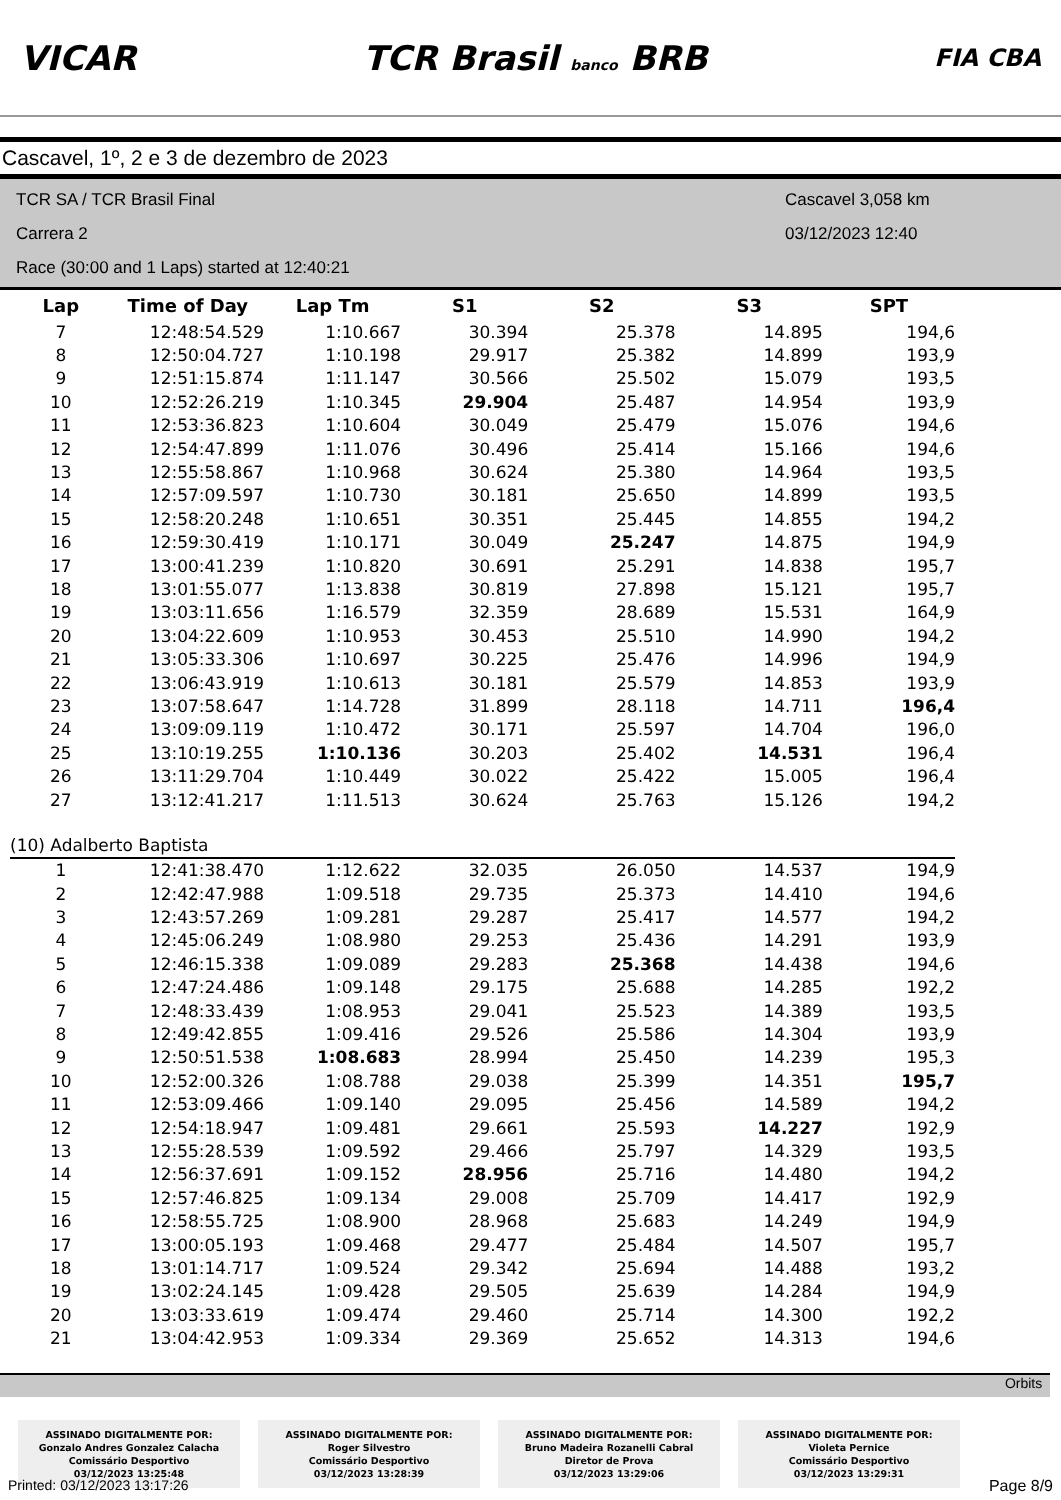VICAR TCR Brasil banco BRB FIA CBA
Cascavel, 1º, 2 e 3 de dezembro de 2023
TCR SA / TCR Brasil Final
Cascavel 3,058 km
Carrera 2
03/12/2023 12:40
Race (30:00 and 1 Laps) started at 12:40:21
| Lap | Time of Day | Lap Tm | S1 | S2 | S3 | SPT |
| --- | --- | --- | --- | --- | --- | --- |
| 7 | 12:48:54.529 | 1:10.667 | 30.394 | 25.378 | 14.895 | 194,6 |
| 8 | 12:50:04.727 | 1:10.198 | 29.917 | 25.382 | 14.899 | 193,9 |
| 9 | 12:51:15.874 | 1:11.147 | 30.566 | 25.502 | 15.079 | 193,5 |
| 10 | 12:52:26.219 | 1:10.345 | 29.904 | 25.487 | 14.954 | 193,9 |
| 11 | 12:53:36.823 | 1:10.604 | 30.049 | 25.479 | 15.076 | 194,6 |
| 12 | 12:54:47.899 | 1:11.076 | 30.496 | 25.414 | 15.166 | 194,6 |
| 13 | 12:55:58.867 | 1:10.968 | 30.624 | 25.380 | 14.964 | 193,5 |
| 14 | 12:57:09.597 | 1:10.730 | 30.181 | 25.650 | 14.899 | 193,5 |
| 15 | 12:58:20.248 | 1:10.651 | 30.351 | 25.445 | 14.855 | 194,2 |
| 16 | 12:59:30.419 | 1:10.171 | 30.049 | 25.247 | 14.875 | 194,9 |
| 17 | 13:00:41.239 | 1:10.820 | 30.691 | 25.291 | 14.838 | 195,7 |
| 18 | 13:01:55.077 | 1:13.838 | 30.819 | 27.898 | 15.121 | 195,7 |
| 19 | 13:03:11.656 | 1:16.579 | 32.359 | 28.689 | 15.531 | 164,9 |
| 20 | 13:04:22.609 | 1:10.953 | 30.453 | 25.510 | 14.990 | 194,2 |
| 21 | 13:05:33.306 | 1:10.697 | 30.225 | 25.476 | 14.996 | 194,9 |
| 22 | 13:06:43.919 | 1:10.613 | 30.181 | 25.579 | 14.853 | 193,9 |
| 23 | 13:07:58.647 | 1:14.728 | 31.899 | 28.118 | 14.711 | 196,4 |
| 24 | 13:09:09.119 | 1:10.472 | 30.171 | 25.597 | 14.704 | 196,0 |
| 25 | 13:10:19.255 | 1:10.136 | 30.203 | 25.402 | 14.531 | 196,4 |
| 26 | 13:11:29.704 | 1:10.449 | 30.022 | 25.422 | 15.005 | 196,4 |
| 27 | 13:12:41.217 | 1:11.513 | 30.624 | 25.763 | 15.126 | 194,2 |
| (10) Adalberto Baptista | | | | | | |
| 1 | 12:41:38.470 | 1:12.622 | 32.035 | 26.050 | 14.537 | 194,9 |
| 2 | 12:42:47.988 | 1:09.518 | 29.735 | 25.373 | 14.410 | 194,6 |
| 3 | 12:43:57.269 | 1:09.281 | 29.287 | 25.417 | 14.577 | 194,2 |
| 4 | 12:45:06.249 | 1:08.980 | 29.253 | 25.436 | 14.291 | 193,9 |
| 5 | 12:46:15.338 | 1:09.089 | 29.283 | 25.368 | 14.438 | 194,6 |
| 6 | 12:47:24.486 | 1:09.148 | 29.175 | 25.688 | 14.285 | 192,2 |
| 7 | 12:48:33.439 | 1:08.953 | 29.041 | 25.523 | 14.389 | 193,5 |
| 8 | 12:49:42.855 | 1:09.416 | 29.526 | 25.586 | 14.304 | 193,9 |
| 9 | 12:50:51.538 | 1:08.683 | 28.994 | 25.450 | 14.239 | 195,3 |
| 10 | 12:52:00.326 | 1:08.788 | 29.038 | 25.399 | 14.351 | 195,7 |
| 11 | 12:53:09.466 | 1:09.140 | 29.095 | 25.456 | 14.589 | 194,2 |
| 12 | 12:54:18.947 | 1:09.481 | 29.661 | 25.593 | 14.227 | 192,9 |
| 13 | 12:55:28.539 | 1:09.592 | 29.466 | 25.797 | 14.329 | 193,5 |
| 14 | 12:56:37.691 | 1:09.152 | 28.956 | 25.716 | 14.480 | 194,2 |
| 15 | 12:57:46.825 | 1:09.134 | 29.008 | 25.709 | 14.417 | 192,9 |
| 16 | 12:58:55.725 | 1:08.900 | 28.968 | 25.683 | 14.249 | 194,9 |
| 17 | 13:00:05.193 | 1:09.468 | 29.477 | 25.484 | 14.507 | 195,7 |
| 18 | 13:01:14.717 | 1:09.524 | 29.342 | 25.694 | 14.488 | 193,2 |
| 19 | 13:02:24.145 | 1:09.428 | 29.505 | 25.639 | 14.284 | 194,9 |
| 20 | 13:03:33.619 | 1:09.474 | 29.460 | 25.714 | 14.300 | 192,2 |
| 21 | 13:04:42.953 | 1:09.334 | 29.369 | 25.652 | 14.313 | 194,6 |
Orbits
ASSINADO DIGITALMENTE POR:
Gonzalo Andres Gonzalez Calacha
Comissário Desportivo
03/12/2023 13:25:48
ASSINADO DIGITALMENTE POR:
Roger Silvestro
Comissário Desportivo
03/12/2023 13:28:39
ASSINADO DIGITALMENTE POR:
Bruno Madeira Rozanelli Cabral
Diretor de Prova
03/12/2023 13:29:06
ASSINADO DIGITALMENTE POR:
Violeta Pernice
Comissário Desportivo
03/12/2023 13:29:31
Printed: 03/12/2023 13:17:26 Page 8/9